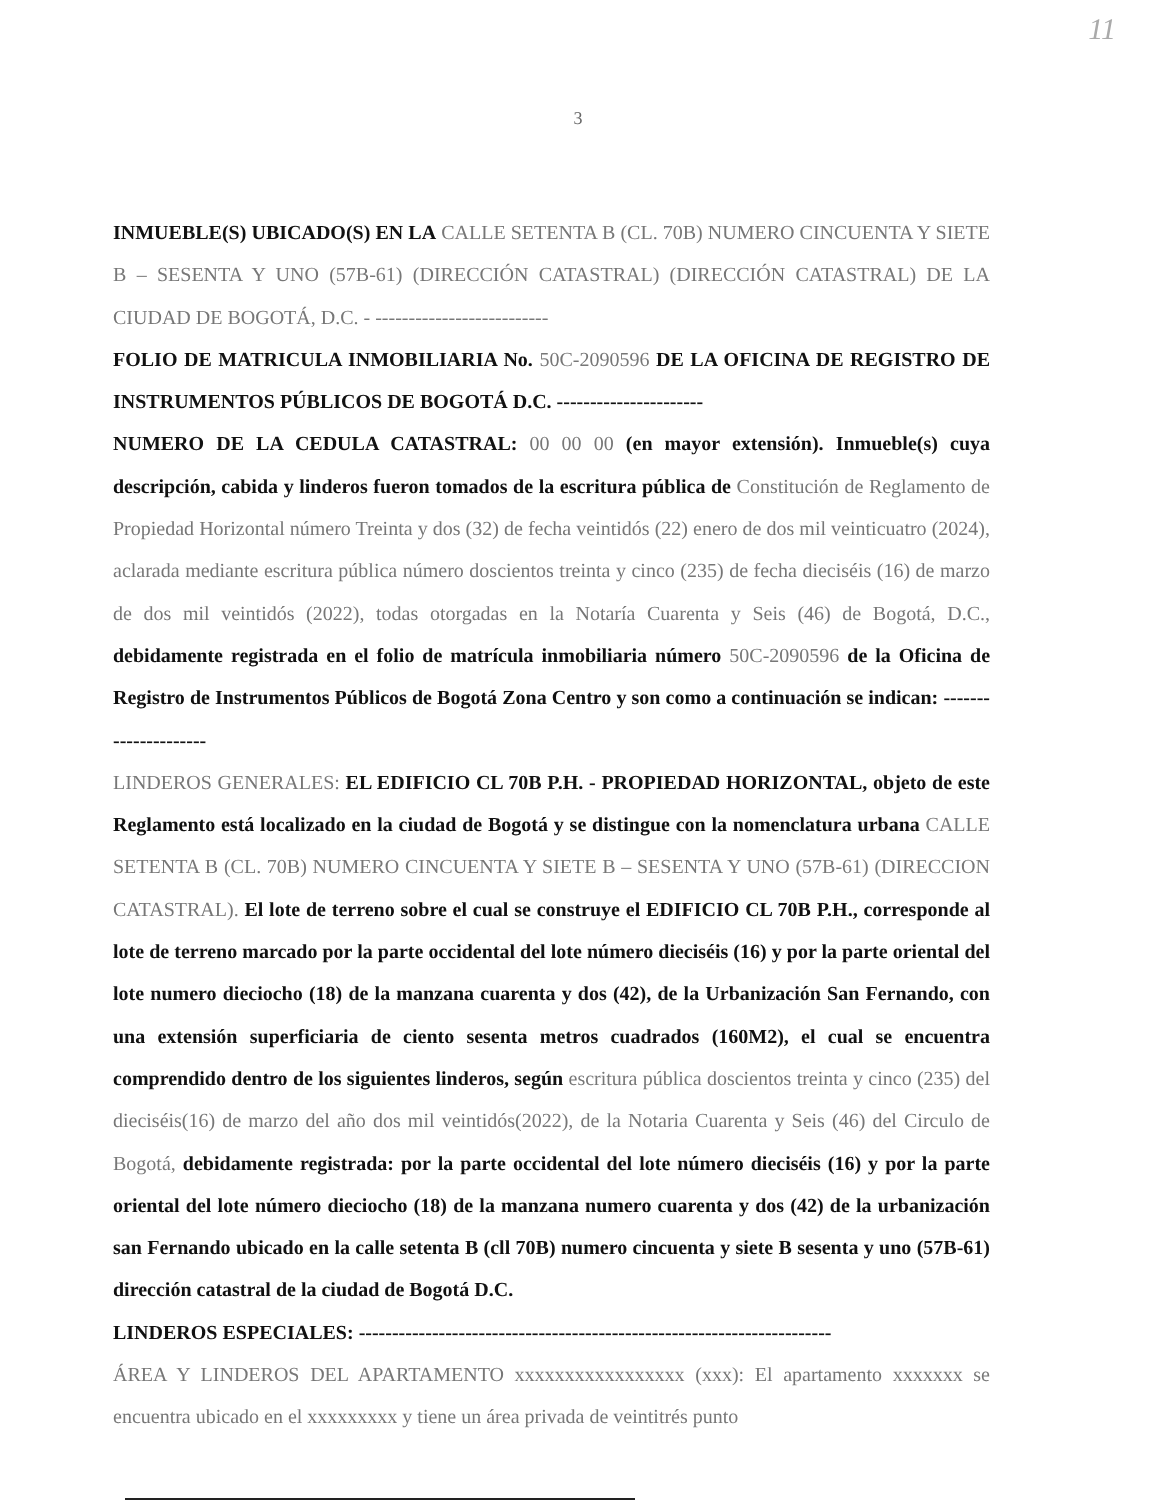11
3
INMUEBLE(S) UBICADO(S) EN LA CALLE SETENTA B (CL. 70B) NUMERO CINCUENTA Y SIETE B – SESENTA Y UNO (57B-61) (DIRECCIÓN CATASTRAL) (DIRECCIÓN CATASTRAL) DE LA CIUDAD DE BOGOTÁ, D.C. - --------------------------
FOLIO DE MATRICULA INMOBILIARIA No. 50C-2090596 DE LA OFICINA DE REGISTRO DE INSTRUMENTOS PÚBLICOS DE BOGOTÁ D.C. ----------------------
NUMERO DE LA CEDULA CATASTRAL: 00 00 00 (en mayor extensión). Inmueble(s) cuya descripción, cabida y linderos fueron tomados de la escritura pública de Constitución de Reglamento de Propiedad Horizontal número Treinta y dos (32) de fecha veintidós (22) enero de dos mil veinticuatro (2024), aclarada mediante escritura pública número doscientos treinta y cinco (235) de fecha dieciséis (16) de marzo de dos mil veintidós (2022), todas otorgadas en la Notaría Cuarenta y Seis (46) de Bogotá, D.C., debidamente registrada en el folio de matrícula inmobiliaria número 50C-2090596 de la Oficina de Registro de Instrumentos Públicos de Bogotá Zona Centro y son como a continuación se indican: ---------------------
LINDEROS GENERALES: EL EDIFICIO CL 70B P.H. - PROPIEDAD HORIZONTAL, objeto de este Reglamento está localizado en la ciudad de Bogotá y se distingue con la nomenclatura urbana CALLE SETENTA B (CL. 70B) NUMERO CINCUENTA Y SIETE B – SESENTA Y UNO (57B-61) (DIRECCION CATASTRAL). El lote de terreno sobre el cual se construye el EDIFICIO CL 70B P.H., corresponde al lote de terreno marcado por la parte occidental del lote número dieciséis (16) y por la parte oriental del lote numero dieciocho (18) de la manzana cuarenta y dos (42), de la Urbanización San Fernando, con una extensión superficiaria de ciento sesenta metros cuadrados (160M2), el cual se encuentra comprendido dentro de los siguientes linderos, según escritura pública doscientos treinta y cinco (235) del dieciséis(16) de marzo del año dos mil veintidós(2022), de la Notaria Cuarenta y Seis (46) del Circulo de Bogotá, debidamente registrada: por la parte occidental del lote número dieciséis (16) y por la parte oriental del lote número dieciocho (18) de la manzana numero cuarenta y dos (42) de la urbanización san Fernando ubicado en la calle setenta B (cll 70B) numero cincuenta y siete B sesenta y uno (57B-61) dirección catastral de la ciudad de Bogotá D.C.
LINDEROS ESPECIALES: -----------------------------------------------------------------------
ÁREA Y LINDEROS DEL APARTAMENTO xxxxxxxxxxxxxxxxx (xxx): El apartamento xxxxxxx se encuentra ubicado en el xxxxxxxxx y tiene un área privada de veintitrés punto